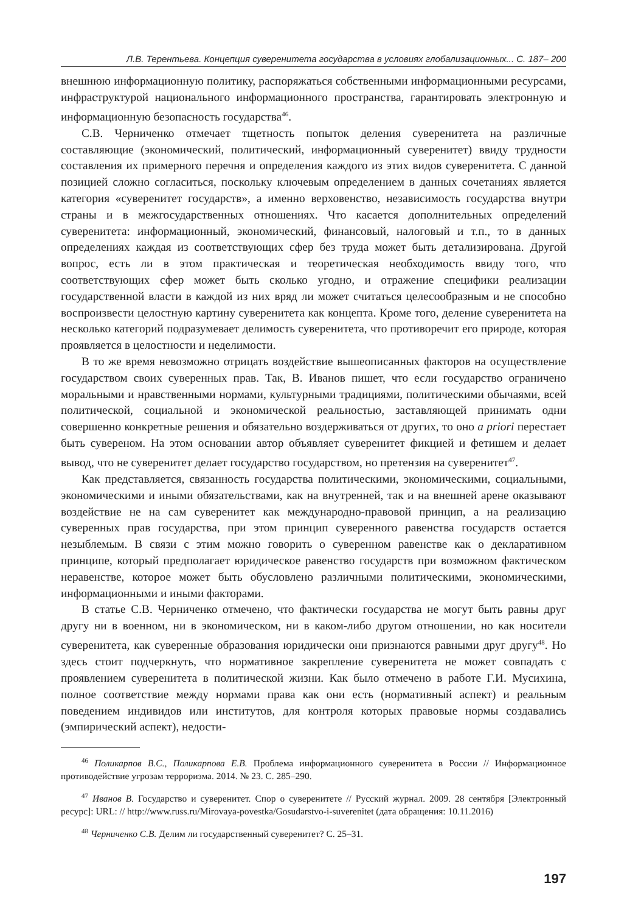Л.В. Терентьева. Концепция суверенитета государства в условиях глобализационных... С. 187– 200
внешнюю информационную политику, распоряжаться собственными информационными ресурсами, инфраструктурой национального информационного пространства, гарантировать электронную и информационную безопасность государства<sup>46</sup>.
С.В. Черниченко отмечает тщетность попыток деления суверенитета на различные составляющие (экономический, политический, информационный суверенитет) ввиду трудности составления их примерного перечня и определения каждого из этих видов суверенитета. С данной позицией сложно согласиться, поскольку ключевым определением в данных сочетаниях является категория «суверенитет государств», а именно верховенство, независимость государства внутри страны и в межгосударственных отношениях. Что касается дополнительных определений суверенитета: информационный, экономический, финансовый, налоговый и т.п., то в данных определениях каждая из соответствующих сфер без труда может быть детализирована. Другой вопрос, есть ли в этом практическая и теоретическая необходимость ввиду того, что соответствующих сфер может быть сколько угодно, и отражение специфики реализации государственной власти в каждой из них вряд ли может считаться целесообразным и не способно воспроизвести целостную картину суверенитета как концепта. Кроме того, деление суверенитета на несколько категорий подразумевает делимость суверенитета, что противоречит его природе, которая проявляется в целостности и неделимости.
В то же время невозможно отрицать воздействие вышеописанных факторов на осуществление государством своих суверенных прав. Так, В. Иванов пишет, что если государство ограничено моральными и нравственными нормами, культурными традициями, политическими обычаями, всей политической, социальной и экономической реальностью, заставляющей принимать одни совершенно конкретные решения и обязательно воздерживаться от других, то оно a priori перестает быть сувереном. На этом основании автор объявляет суверенитет фикцией и фетишем и делает вывод, что не суверенитет делает государство государством, но претензия на суверенитет<sup>47</sup>.
Как представляется, связанность государства политическими, экономическими, социальными, экономическими и иными обязательствами, как на внутренней, так и на внешней арене оказывают воздействие не на сам суверенитет как международно-правовой принцип, а на реализацию суверенных прав государства, при этом принцип суверенного равенства государств остается незыблемым. В связи с этим можно говорить о суверенном равенстве как о декларативном принципе, который предполагает юридическое равенство государств при возможном фактическом неравенстве, которое может быть обусловлено различными политическими, экономическими, информационными и иными факторами.
В статье С.В. Черниченко отмечено, что фактически государства не могут быть равны друг другу ни в военном, ни в экономическом, ни в каком-либо другом отношении, но как носители суверенитета, как суверенные образования юридически они признаются равными друг другу<sup>48</sup>. Но здесь стоит подчеркнуть, что нормативное закрепление суверенитета не может совпадать с проявлением суверенитета в политической жизни. Как было отмечено в работе Г.И. Мусихина, полное соответствие между нормами права как они есть (нормативный аспект) и реальным поведением индивидов или институтов, для контроля которых правовые нормы создавались (эмпирический аспект), недости-
<sup>46</sup> Поликарпов В.С., Поликарпова Е.В. Проблема информационного суверенитета в России // Информационное противодействие угрозам терроризма. 2014. № 23. С. 285–290.
<sup>47</sup> Иванов В. Государство и суверенитет. Спор о суверенитете // Русский журнал. 2009. 28 сентября [Электронный ресурс]: URL: // http://www.russ.ru/Mirovaya-povestka/Gosudarstvo-i-suverenitet (дата обращения: 10.11.2016)
<sup>48</sup> Черниченко С.В. Делим ли государственный суверенитет? С. 25–31.
197